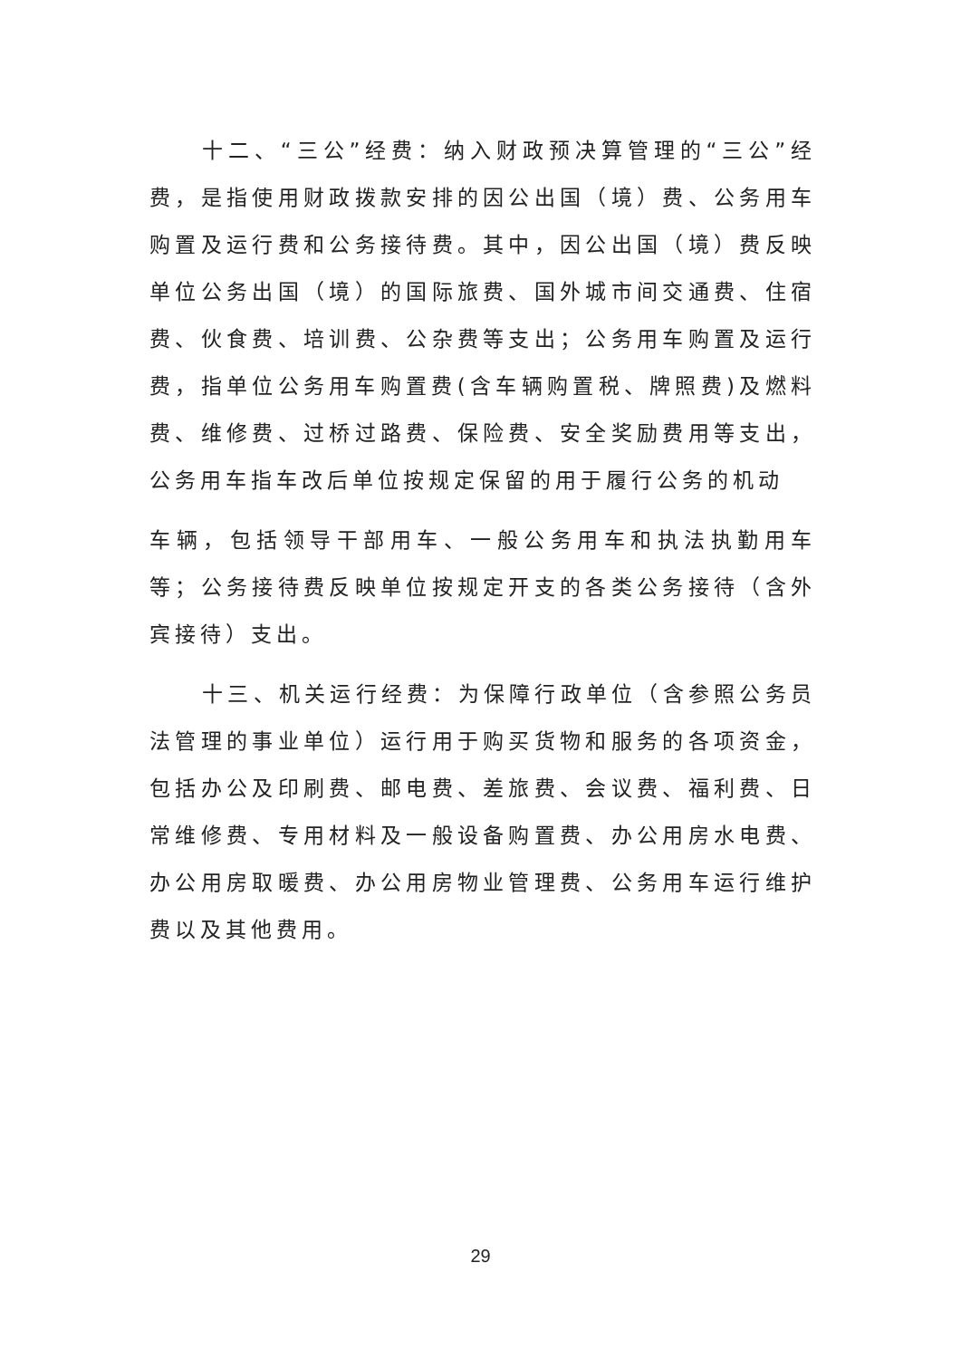十二、“三公”经费：纳入财政预决算管理的“三公”经费，是指使用财政拨款安排的因公出国（境）费、公务用车购置及运行费和公务接待费。其中，因公出国（境）费反映单位公务出国（境）的国际旅费、国外城市间交通费、住宿费、伙食费、培训费、公杂费等支出；公务用车购置及运行费，指单位公务用车购置费(含车辆购置税、牌照费)及燃料费、维修费、过桥过路费、保险费、安全奖励费用等支出，公务用车指车改后单位按规定保留的用于履行公务的机动
车辆，包括领导干部用车、一般公务用车和执法执勤用车等；公务接待费反映单位按规定开支的各类公务接待（含外宾接待）支出。
十三、机关运行经费：为保障行政单位（含参照公务员法管理的事业单位）运行用于购买货物和服务的各项资金，包括办公及印刷费、邮电费、差旅费、会议费、福利费、日常维修费、专用材料及一般设备购置费、办公用房水电费、办公用房取暖费、办公用房物业管理费、公务用车运行维护费以及其他费用。
29